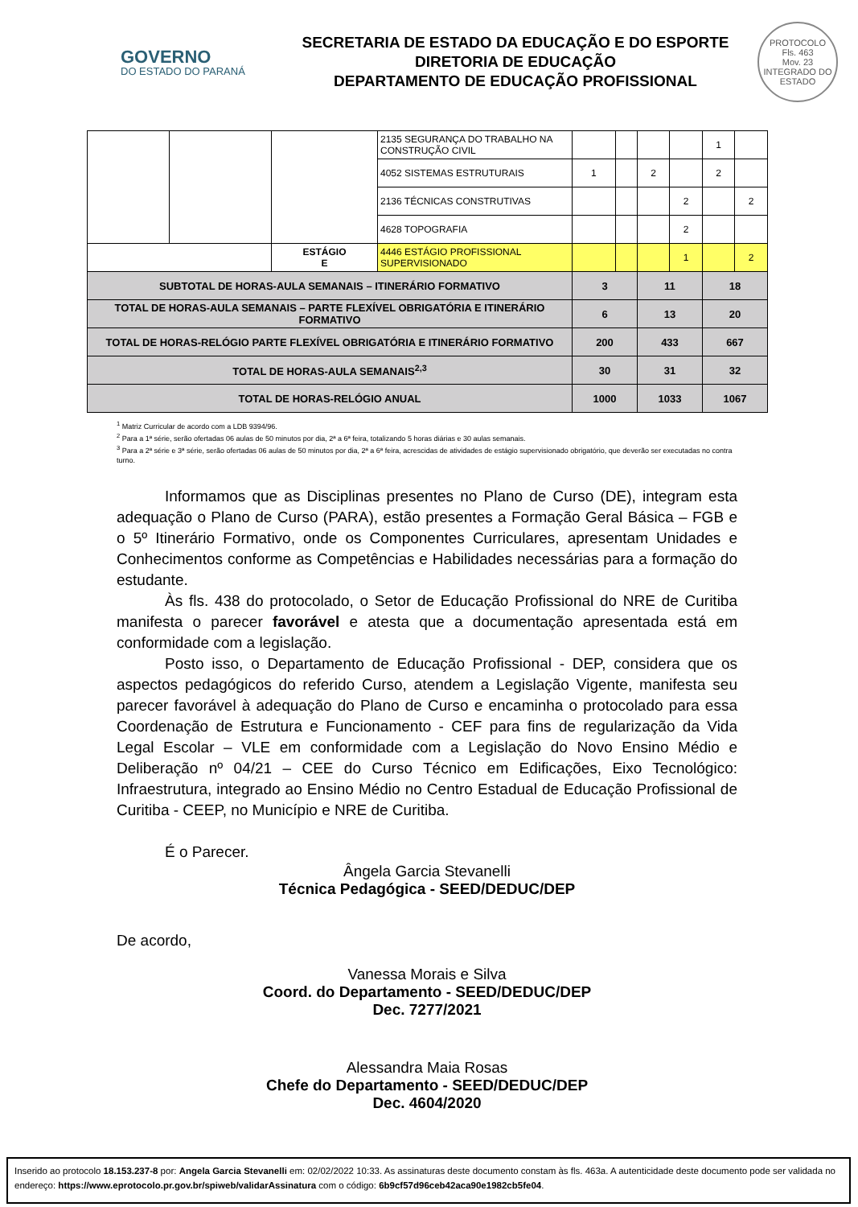GOVERNO
DO ESTADO DO PARANÁ
SECRETARIA DE ESTADO DA EDUCAÇÃO E DO ESPORTE
DIRETORIA DE EDUCAÇÃO
DEPARTAMENTO DE EDUCAÇÃO PROFISSIONAL
PROTOCOLO
Fls. 463
Mov. 23
INTEGRADO DO ESTADO
| | | | 2135 SEGURANÇA DO TRABALHO NA CONSTRUÇÃO CIVIL | | | | | 1 | |
| | | | 4052 SISTEMAS ESTRUTURAIS | 1 | | 2 | | 2 | |
| | | | 2136 TÉCNICAS CONSTRUTIVAS | | | | 2 | | 2 |
| | | | 4628 TOPOGRAFIA | | | | 2 | | |
| | | ESTÁGIO E | 4446 ESTÁGIO PROFISSIONAL SUPERVISIONADO | | | | 1 | | 2 |
| SUBTOTAL DE HORAS-AULA SEMANAIS – ITINERÁRIO FORMATIVO | | | | 3 | | 11 | | 18 | |
| TOTAL DE HORAS-AULA SEMANAIS – PARTE FLEXÍVEL OBRIGATÓRIA E ITINERÁRIO FORMATIVO | | | | 6 | | 13 | | 20 | |
| TOTAL DE HORAS-RELÓGIO PARTE FLEXÍVEL OBRIGATÓRIA E ITINERÁRIO FORMATIVO | | | | 200 | | 433 | | 667 | |
| TOTAL DE HORAS-AULA SEMANAIS<sup>2,3</sup> | | | | 30 | | 31 | | 32 | |
| TOTAL DE HORAS-RELÓGIO ANUAL | | | | 1000 | | 1033 | | 1067 | |
<sup>1</sup> Matriz Curricular de acordo com a LDB 9394/96.
<sup>2</sup> Para a 1ª série, serão ofertadas 06 aulas de 50 minutos por dia, 2ª a 6ª feira, totalizando 5 horas diárias e 30 aulas semanais.
<sup>3</sup> Para a 2ª série e 3ª série, serão ofertadas 06 aulas de 50 minutos por dia, 2ª a 6ª feira, acrescidas de atividades de estágio supervisionado obrigatório, que deverão ser executadas no contra turno.
Informamos que as Disciplinas presentes no Plano de Curso (DE), integram esta adequação o Plano de Curso (PARA), estão presentes a Formação Geral Básica – FGB e o 5º Itinerário Formativo, onde os Componentes Curriculares, apresentam Unidades e Conhecimentos conforme as Competências e Habilidades necessárias para a formação do estudante.
Às fls. 438 do protocolado, o Setor de Educação Profissional do NRE de Curitiba manifesta o parecer favorável e atesta que a documentação apresentada está em conformidade com a legislação.
Posto isso, o Departamento de Educação Profissional - DEP, considera que os aspectos pedagógicos do referido Curso, atendem a Legislação Vigente, manifesta seu parecer favorável à adequação do Plano de Curso e encaminha o protocolado para essa Coordenação de Estrutura e Funcionamento - CEF para fins de regularização da Vida Legal Escolar – VLE em conformidade com a Legislação do Novo Ensino Médio e Deliberação nº 04/21 – CEE do Curso Técnico em Edificações, Eixo Tecnológico: Infraestrutura, integrado ao Ensino Médio no Centro Estadual de Educação Profissional de Curitiba - CEEP, no Município e NRE de Curitiba.
É o Parecer.
Ângela Garcia Stevanelli
Técnica Pedagógica - SEED/DEDUC/DEP
De acordo,
Vanessa Morais e Silva
Coord. do Departamento - SEED/DEDUC/DEP
Dec. 7277/2021
Alessandra Maia Rosas
Chefe do Departamento - SEED/DEDUC/DEP
Dec. 4604/2020
Inserido ao protocolo 18.153.237-8 por: Angela Garcia Stevanelli em: 02/02/2022 10:33. As assinaturas deste documento constam às fls. 463a. A autenticidade deste documento pode ser validada no endereço: https://www.eprotocolo.pr.gov.br/spiweb/validarAssinatura com o código: 6b9cf57d96ceb42aca90e1982cb5fe04.